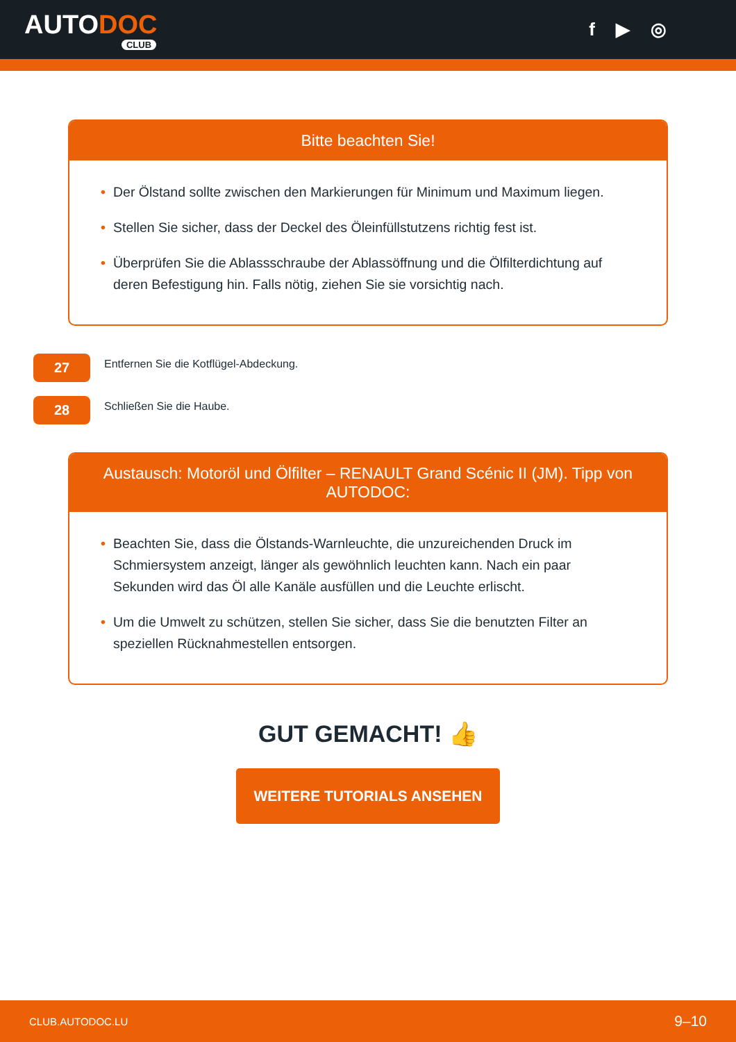AUTODOC
CLUB
f ▶ ◎
Bitte beachten Sie!
• Der Ölstand sollte zwischen den Markierungen für Minimum und Maximum liegen.
• Stellen Sie sicher, dass der Deckel des Öleinfüllstutzens richtig fest ist.
• Überprüfen Sie die Ablassschraube der Ablassöffnung und die Ölfilterdichtung auf deren Befestigung hin. Falls nötig, ziehen Sie sie vorsichtig nach.
27
Entfernen Sie die Kotflügel-Abdeckung.
28
Schließen Sie die Haube.
Austausch: Motoröl und Ölfilter – RENAULT Grand Scénic II (JM). Tipp von AUTODOC:
• Beachten Sie, dass die Ölstands-Warnleuchte, die unzureichenden Druck im Schmiersystem anzeigt, länger als gewöhnlich leuchten kann. Nach ein paar Sekunden wird das Öl alle Kanäle ausfüllen und die Leuchte erlischt.
• Um die Umwelt zu schützen, stellen Sie sicher, dass Sie die benutzten Filter an speziellen Rücknahmestellen entsorgen.
GUT GEMACHT! 👍
WEITERE TUTORIALS ANSEHEN
CLUB.AUTODOC.LU 9–10